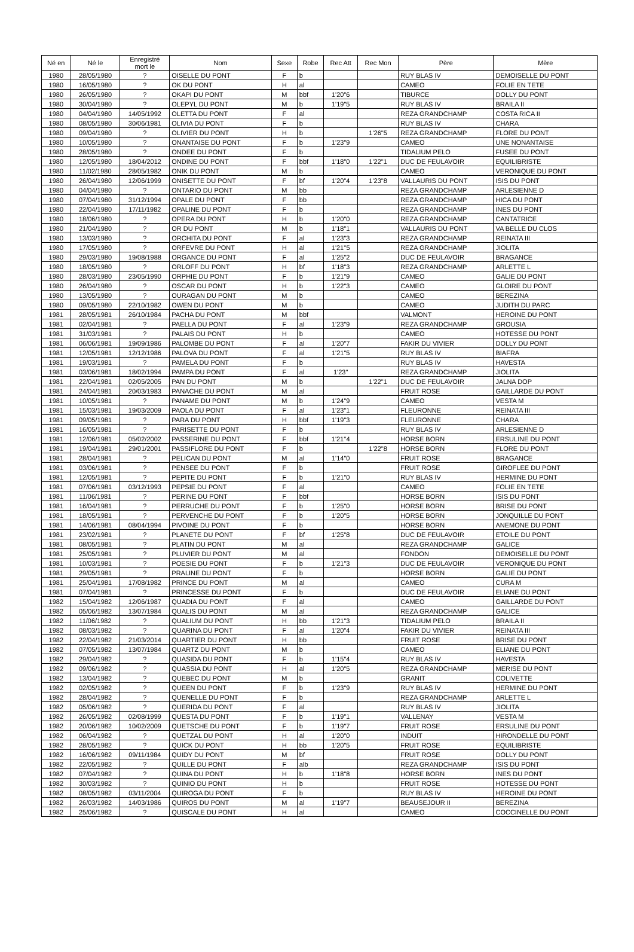| Né en | Né le | Enregistré mort le | Nom | Sexe | Robe | Rec Att | Rec Mon | Père | Mère |
| --- | --- | --- | --- | --- | --- | --- | --- | --- | --- |
| 1980 | 28/05/1980 | ? | OISELLE DU PONT | F | b | | | RUY BLAS IV | DEMOISELLE DU PONT |
| 1980 | 16/05/1980 | ? | OK DU PONT | H | al | | | CAMEO | FOLIE EN TETE |
| 1980 | 26/05/1980 | ? | OKAPI DU PONT | M | bbf | 1'20"6 | | TIBURCE | DOLLY DU PONT |
| 1980 | 30/04/1980 | ? | OLEPYL DU PONT | M | b | 1'19"5 | | RUY BLAS IV | BRAILA II |
| 1980 | 04/04/1980 | 14/05/1992 | OLETTA DU PONT | F | al | | | REZA GRANDCHAMP | COSTA RICA II |
| 1980 | 08/05/1980 | 30/06/1981 | OLIVIA DU PONT | F | b | | | RUY BLAS IV | CHARA |
| 1980 | 09/04/1980 | ? | OLIVIER DU PONT | H | b | | 1'26"5 | REZA GRANDCHAMP | FLORE DU PONT |
| 1980 | 10/05/1980 | ? | ONANTAISE DU PONT | F | b | 1'23"9 | | CAMEO | UNE NONANTAISE |
| 1980 | 28/05/1980 | ? | ONDEE DU PONT | F | b | | | TIDALIUM PELO | FUSEE DU PONT |
| 1980 | 12/05/1980 | 18/04/2012 | ONDINE DU PONT | F | bbf | 1'18"0 | 1'22"1 | DUC DE FEULAVOIR | EQUILIBRISTE |
| 1980 | 11/02/1980 | 28/05/1982 | ONIK DU PONT | M | b | | | CAMEO | VERONIQUE DU PONT |
| 1980 | 26/04/1980 | 12/06/1999 | ONISETTE DU PONT | F | bf | 1'20"4 | 1'23"8 | VALLAURIS DU PONT | ISIS DU PONT |
| 1980 | 04/04/1980 | ? | ONTARIO DU PONT | M | bb | | | REZA GRANDCHAMP | ARLESIENNE D |
| 1980 | 07/04/1980 | 31/12/1994 | OPALE DU PONT | F | bb | | | REZA GRANDCHAMP | HICA DU PONT |
| 1980 | 22/04/1980 | 17/11/1982 | OPALINE DU PONT | F | b | | | REZA GRANDCHAMP | INES DU PONT |
| 1980 | 18/06/1980 | ? | OPERA DU PONT | H | b | 1'20"0 | | REZA GRANDCHAMP | CANTATRICE |
| 1980 | 21/04/1980 | ? | OR DU PONT | M | b | 1'18"1 | | VALLAURIS DU PONT | VA BELLE DU CLOS |
| 1980 | 13/03/1980 | ? | ORCHITA DU PONT | F | al | 1'23"3 | | REZA GRANDCHAMP | REINATA III |
| 1980 | 17/05/1980 | ? | ORFEVRE DU PONT | H | al | 1'21''5 | | REZA GRANDCHAMP | JIOLITA |
| 1980 | 29/03/1980 | 19/08/1988 | ORGANCE DU PONT | F | al | 1'25"2 | | DUC DE FEULAVOIR | BRAGANCE |
| 1980 | 18/05/1980 | ? | ORLOFF DU PONT | H | bf | 1'18"3 | | REZA GRANDCHAMP | ARLETTE L |
| 1980 | 28/03/1980 | 23/05/1990 | ORPHIE DU PONT | F | b | 1'21"9 | | CAMEO | GALIE DU PONT |
| 1980 | 26/04/1980 | ? | OSCAR DU PONT | H | b | 1'22"3 | | CAMEO | GLOIRE DU PONT |
| 1980 | 13/05/1980 | ? | OURAGAN DU PONT | M | b | | | CAMEO | BEREZINA |
| 1980 | 09/05/1980 | 22/10/1982 | OWEN DU PONT | M | b | | | CAMEO | JUDITH DU PARC |
| 1981 | 28/05/1981 | 26/10/1984 | PACHA DU PONT | M | bbf | | | VALMONT | HEROINE DU PONT |
| 1981 | 02/04/1981 | ? | PAELLA DU PONT | F | al | 1'23"9 | | REZA GRANDCHAMP | GROUSIA |
| 1981 | 31/03/1981 | ? | PALAIS DU PONT | H | b | | | CAMEO | HOTESSE DU PONT |
| 1981 | 06/06/1981 | 19/09/1986 | PALOMBE DU PONT | F | al | 1'20"7 | | FAKIR DU VIVIER | DOLLY DU PONT |
| 1981 | 12/05/1981 | 12/12/1986 | PALOVA DU PONT | F | al | 1'21"5 | | RUY BLAS IV | BIAFRA |
| 1981 | 19/03/1981 | ? | PAMELA DU PONT | F | b | | | RUY BLAS IV | HAVESTA |
| 1981 | 03/06/1981 | 18/02/1994 | PAMPA DU PONT | F | al | 1'23" | | REZA GRANDCHAMP | JIOLITA |
| 1981 | 22/04/1981 | 02/05/2005 | PAN DU PONT | M | b | | 1'22"1 | DUC DE FEULAVOIR | JALNA DOP |
| 1981 | 24/04/1981 | 20/03/1983 | PANACHE DU PONT | M | al | | | FRUIT ROSE | GAILLARDE DU PONT |
| 1981 | 10/05/1981 | ? | PANAME DU PONT | M | b | 1'24"9 | | CAMEO | VESTA M |
| 1981 | 15/03/1981 | 19/03/2009 | PAOLA DU PONT | F | al | 1'23"1 | | FLEURONNE | REINATA III |
| 1981 | 09/05/1981 | ? | PARA DU PONT | H | bbf | 1'19"3 | | FLEURONNE | CHARA |
| 1981 | 16/05/1981 | ? | PARISETTE DU PONT | F | b | | | RUY BLAS IV | ARLESIENNE D |
| 1981 | 12/06/1981 | 05/02/2002 | PASSERINE DU PONT | F | bbf | 1'21''4 | | HORSE BORN | ERSULINE DU PONT |
| 1981 | 19/04/1981 | 29/01/2001 | PASSIFLORE DU PONT | F | b | | 1'22"8 | HORSE BORN | FLORE DU PONT |
| 1981 | 28/04/1981 | ? | PELICAN DU PONT | M | al | 1'14"0 | | FRUIT ROSE | BRAGANCE |
| 1981 | 03/06/1981 | ? | PENSEE DU PONT | F | b | | | FRUIT ROSE | GIROFLEE DU PONT |
| 1981 | 12/05/1981 | ? | PEPITE DU PONT | F | b | 1'21"0 | | RUY BLAS IV | HERMINE DU PONT |
| 1981 | 07/06/1981 | 03/12/1993 | PEPSIE DU PONT | F | al | | | CAMEO | FOLIE EN TETE |
| 1981 | 11/06/1981 | ? | PERINE DU PONT | F | bbf | | | HORSE BORN | ISIS DU PONT |
| 1981 | 16/04/1981 | ? | PERRUCHE DU PONT | F | b | 1'25"0 | | HORSE BORN | BRISE DU PONT |
| 1981 | 18/05/1981 | ? | PERVENCHE DU PONT | F | b | 1'20"5 | | HORSE BORN | JONQUILLE DU PONT |
| 1981 | 14/06/1981 | 08/04/1994 | PIVOINE DU PONT | F | b | | | HORSE BORN | ANEMONE DU PONT |
| 1981 | 23/02/1981 | ? | PLANETE DU PONT | F | bf | 1'25"8 | | DUC DE FEULAVOIR | ETOILE DU PONT |
| 1981 | 08/05/1981 | ? | PLATIN DU PONT | M | al | | | REZA GRANDCHAMP | GALICE |
| 1981 | 25/05/1981 | ? | PLUVIER DU PONT | M | al | | | FONDON | DEMOISELLE DU PONT |
| 1981 | 10/03/1981 | ? | POESIE DU PONT | F | b | 1'21"3 | | DUC DE FEULAVOIR | VERONIQUE DU PONT |
| 1981 | 29/05/1981 | ? | PRALINE DU PONT | F | b | | | HORSE BORN | GALIE DU PONT |
| 1981 | 25/04/1981 | 17/08/1982 | PRINCE DU PONT | M | al | | | CAMEO | CURA M |
| 1981 | 07/04/1981 | ? | PRINCESSE DU PONT | F | b | | | DUC DE FEULAVOIR | ELIANE DU PONT |
| 1982 | 15/04/1982 | 12/06/1987 | QUADIA DU PONT | F | al | | | CAMEO | GAILLARDE DU PONT |
| 1982 | 05/06/1982 | 13/07/1984 | QUALIS DU PONT | M | al | | | REZA GRANDCHAMP | GALICE |
| 1982 | 11/06/1982 | ? | QUALIUM DU PONT | H | bb | 1'21"3 | | TIDALIUM PELO | BRAILA II |
| 1982 | 08/03/1982 | ? | QUARINA DU PONT | F | al | 1'20"4 | | FAKIR DU VIVIER | REINATA III |
| 1982 | 22/04/1982 | 21/03/2014 | QUARTIER DU PONT | H | bb | | | FRUIT ROSE | BRISE DU PONT |
| 1982 | 07/05/1982 | 13/07/1984 | QUARTZ DU PONT | M | b | | | CAMEO | ELIANE DU PONT |
| 1982 | 29/04/1982 | ? | QUASIDA DU PONT | F | b | 1'15"4 | | RUY BLAS IV | HAVESTA |
| 1982 | 09/06/1982 | ? | QUASSIA DU PONT | H | al | 1'20"5 | | REZA GRANDCHAMP | MERISE DU PONT |
| 1982 | 13/04/1982 | ? | QUEBEC DU PONT | M | b | | | GRANIT | COLIVETTE |
| 1982 | 02/05/1982 | ? | QUEEN DU PONT | F | b | 1'23"9 | | RUY BLAS IV | HERMINE DU PONT |
| 1982 | 28/04/1982 | ? | QUENELLE DU PONT | F | b | | | REZA GRANDCHAMP | ARLETTE L |
| 1982 | 05/06/1982 | ? | QUERIDA DU PONT | F | al | | | RUY BLAS IV | JIOLITA |
| 1982 | 26/05/1982 | 02/08/1999 | QUESTA DU PONT | F | b | 1'19"1 | | VALLENAY | VESTA M |
| 1982 | 20/06/1982 | 10/02/2009 | QUETSCHE DU PONT | F | b | 1'19"7 | | FRUIT ROSE | ERSULINE DU PONT |
| 1982 | 06/04/1982 | ? | QUETZAL DU PONT | H | al | 1'20"0 | | INDUIT | HIRONDELLE DU PONT |
| 1982 | 28/05/1982 | ? | QUICK DU PONT | H | bb | 1'20"5 | | FRUIT ROSE | EQUILIBRISTE |
| 1982 | 16/06/1982 | 09/11/1984 | QUIDY DU PONT | M | bf | | | FRUIT ROSE | DOLLY DU PONT |
| 1982 | 22/05/1982 | ? | QUILLE DU PONT | F | alb | | | REZA GRANDCHAMP | ISIS DU PONT |
| 1982 | 07/04/1982 | ? | QUINA DU PONT | H | b | 1'18"8 | | HORSE BORN | INES DU PONT |
| 1982 | 30/03/1982 | ? | QUINIO DU PONT | H | b | | | FRUIT ROSE | HOTESSE DU PONT |
| 1982 | 08/05/1982 | 03/11/2004 | QUIROGA DU PONT | F | b | | | RUY BLAS IV | HEROINE DU PONT |
| 1982 | 26/03/1982 | 14/03/1986 | QUIROS DU PONT | M | al | 1'19"7 | | BEAUSEJOUR II | BEREZINA |
| 1982 | 25/06/1982 | ? | QUISCALE DU PONT | H | al | | | CAMEO | COCCINELLE DU PONT |